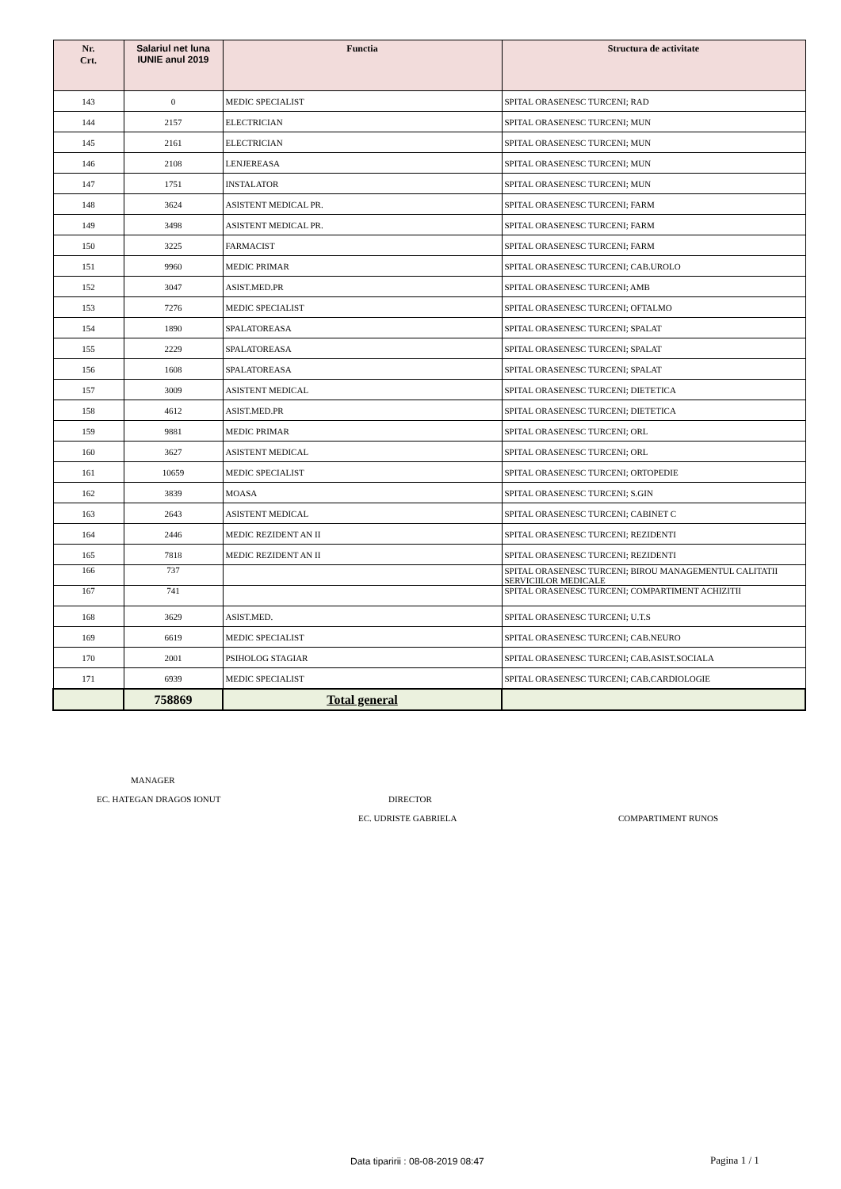| Nr. Crt. | Salariul net luna IUNIE anul 2019 | Functia | Structura de activitate |
| --- | --- | --- | --- |
| 143 | 0 | MEDIC SPECIALIST | SPITAL ORASENESC TURCENI; RAD |
| 144 | 2157 | ELECTRICIAN | SPITAL ORASENESC TURCENI; MUN |
| 145 | 2161 | ELECTRICIAN | SPITAL ORASENESC TURCENI; MUN |
| 146 | 2108 | LENJEREASA | SPITAL ORASENESC TURCENI; MUN |
| 147 | 1751 | INSTALATOR | SPITAL ORASENESC TURCENI; MUN |
| 148 | 3624 | ASISTENT MEDICAL PR. | SPITAL ORASENESC TURCENI; FARM |
| 149 | 3498 | ASISTENT MEDICAL PR. | SPITAL ORASENESC TURCENI; FARM |
| 150 | 3225 | FARMACIST | SPITAL ORASENESC TURCENI; FARM |
| 151 | 9960 | MEDIC PRIMAR | SPITAL ORASENESC TURCENI; CAB.UROLO |
| 152 | 3047 | ASIST.MED.PR | SPITAL ORASENESC TURCENI; AMB |
| 153 | 7276 | MEDIC SPECIALIST | SPITAL ORASENESC TURCENI; OFTALMO |
| 154 | 1890 | SPALATOREASA | SPITAL ORASENESC TURCENI; SPALAT |
| 155 | 2229 | SPALATOREASA | SPITAL ORASENESC TURCENI; SPALAT |
| 156 | 1608 | SPALATOREASA | SPITAL ORASENESC TURCENI; SPALAT |
| 157 | 3009 | ASISTENT MEDICAL | SPITAL ORASENESC TURCENI; DIETETICA |
| 158 | 4612 | ASIST.MED.PR | SPITAL ORASENESC TURCENI; DIETETICA |
| 159 | 9881 | MEDIC PRIMAR | SPITAL ORASENESC TURCENI; ORL |
| 160 | 3627 | ASISTENT MEDICAL | SPITAL ORASENESC TURCENI; ORL |
| 161 | 10659 | MEDIC SPECIALIST | SPITAL ORASENESC TURCENI; ORTOPEDIE |
| 162 | 3839 | MOASA | SPITAL ORASENESC TURCENI; S.GIN |
| 163 | 2643 | ASISTENT MEDICAL | SPITAL ORASENESC TURCENI; CABINET C |
| 164 | 2446 | MEDIC REZIDENT AN II | SPITAL ORASENESC TURCENI; REZIDENTI |
| 165 | 7818 | MEDIC REZIDENT AN II | SPITAL ORASENESC TURCENI; REZIDENTI |
| 166 | 737 | | SPITAL ORASENESC TURCENI; BIROU MANAGEMENTUL CALITATII SERVICIILOR MEDICALE |
| 167 | 741 | | SPITAL ORASENESC TURCENI; COMPARTIMENT ACHIZITII |
| 168 | 3629 | ASIST.MED. | SPITAL ORASENESC TURCENI; U.T.S |
| 169 | 6619 | MEDIC SPECIALIST | SPITAL ORASENESC TURCENI; CAB.NEURO |
| 170 | 2001 | PSIHOLOG STAGIAR | SPITAL ORASENESC TURCENI; CAB.ASIST.SOCIALA |
| 171 | 6939 | MEDIC SPECIALIST | SPITAL ORASENESC TURCENI; CAB.CARDIOLOGIE |
| | 758869 | Total general | |
MANAGER
EC. HATEGAN DRAGOS IONUT DIRECTOR
EC. UDRISTE GABRIELA COMPARTIMENT RUNOS
Data tiparirii : 08-08-2019 08:47
Pagina 1 / 1